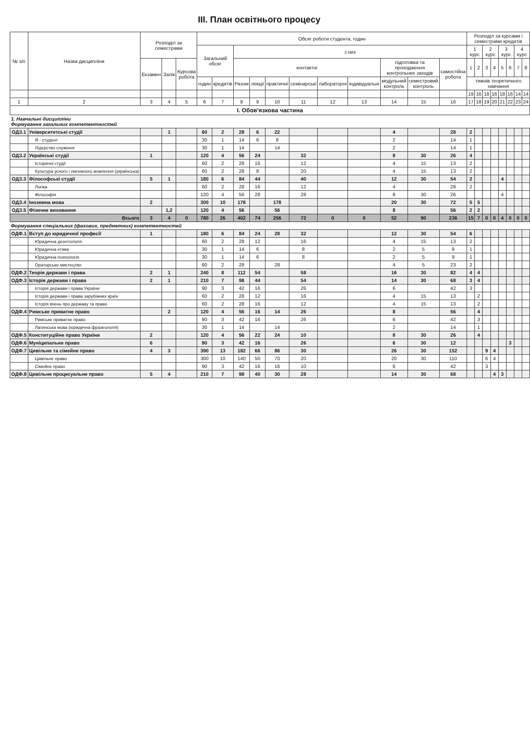ІІІ. План освітнього процесу
| № з/п | Назва дисципліни | Розподіл за семестрами | | | Обсяг роботи студента, годин | | | | | | | | | | | Розподіл за курсами і семестрами кредитів | | | | | | | |
| --- | --- | --- | --- | --- | --- | --- | --- | --- | --- | --- | --- | --- | --- | --- | --- | --- | --- | --- | --- | --- | --- | --- | --- |
| | | | | | Загальний обсяг | | з них | | | | | | | | | 1 курс | | 2 курс | | 3 курс | | 4 курс | |
| | | Екзамен | Залік | Курсова робота | | | контактні | | | | | | підготовка та проходження контрольних заходів | | самостійна робота | 1 | 2 | 3 | 4 | 5 | 6 | 7 | 8 |
| | | | | | годин | кредитів | Разом | лекції | практичні | семінарські | лабораторні | індивідуальні | модульний контроль | семестровий контроль | | тижнів теоретичного навчання | | | | | | | |
| | | | | | | | | | | | | | | | | 19 | 16 | 18 | 16 | 18 | 16 | 14 | 14 |
| 1 | 2 | 3 | 4 | 5 | 6 | 7 | 8 | 9 | 10 | 11 | 12 | 13 | 14 | 15 | 16 | 17 | 18 | 19 | 20 | 21 | 22 | 23 | 24 |
| І. Обов'язкова частина | | | | | | | | | | | | | | | | | | | | | | | |
| 1. Навчальні дисципліни Формування загальних компетентностей | | | | | | | | | | | | | | | | | | | | | | | |
| ОДЗ.1 | Університетські студії | | 1 | | 60 | 2 | 28 | 6 | 22 | | | | 4 | | 28 | 2 | | | | | | | |
| | Я - студент | | | | 30 | 1 | 14 | 6 | 8 | | | | 2 | | 14 | 1 | | | | | | | |
| | Лідерство служіння | | | | 30 | 1 | 14 | | 14 | | | | 2 | | 14 | 1 | | | | | | | |
| ОДЗ.2 | Українські студії | 1 | | | 120 | 4 | 56 | 24 | | 32 | | | 8 | 30 | 26 | 4 | | | | | | | |
| | Історичні студії | | | | 60 | 2 | 28 | 16 | | 12 | | | 4 | 15 | 13 | 2 | | | | | | | |
| | Культура усного і писемного мовлення (українська) | | | | 60 | 2 | 28 | 8 | | 20 | | | 4 | 15 | 13 | 2 | | | | | | | |
| ОДЗ.3 | Філософські студії | 5 | 1 | | 180 | 6 | 84 | 44 | | 40 | | | 12 | 30 | 54 | 2 | | | | 4 | | | |
| | Логіка | | | | 60 | 2 | 28 | 16 | | 12 | | | 4 | | 28 | 2 | | | | | | | |
| | Філософія | | | | 120 | 4 | 56 | 28 | | 28 | | | 8 | 30 | 26 | | | | | 4 | | | |
| ОДЗ.4 | Іноземна мова | 2 | | | 300 | 10 | 178 | | 178 | | | | 20 | 30 | 72 | 5 | 5 | | | | | | |
| ОДЗ.5 | Фізичне виховання | | 1,2 | | 120 | 4 | 56 | | 56 | | | | 8 | | 56 | 2 | 2 | | | | | | |
| Всього | | 3 | 4 | 0 | 780 | 26 | 402 | 74 | 256 | 72 | 0 | 0 | 52 | 90 | 236 | 15 | 7 | 0 | 0 | 4 | 0 | 0 | 0 |
| Формування спеціальних (фахових, предметних) компетентностей | | | | | | | | | | | | | | | | | | | | | | | |
| ОДФ.1 | Вступ до юридичної професії | 1 | | | 180 | 6 | 84 | 24 | 28 | 32 | | | 12 | 30 | 54 | 6 | | | | | | | |
| | Юридична деонтологія | | | | 60 | 2 | 28 | 12 | | 16 | | | 4 | 15 | 13 | 2 | | | | | | | |
| | Юридична етика | | | | 30 | 1 | 14 | 6 | | 8 | | | 2 | 5 | 9 | 1 | | | | | | | |
| | Юридична психологія | | | | 30 | 1 | 14 | 6 | | 8 | | | 2 | 5 | 9 | 1 | | | | | | | |
| | Ораторське мистецтво | | | | 60 | 2 | 28 | | 28 | | | | 4 | 5 | 23 | 2 | | | | | | | |
| ОДФ.2 | Теорія держави і права | 2 | 1 | | 240 | 8 | 112 | 54 | | 58 | | | 16 | 30 | 82 | 4 | 4 | | | | | | |
| ОДФ.3 | Історія держави і права | 2 | 1 | | 210 | 7 | 98 | 44 | | 54 | | | 14 | 30 | 68 | 3 | 4 | | | | | | |
| | Історія держави і права України | | | | 90 | 3 | 42 | 16 | | 26 | | | 6 | | 42 | 3 | | | | | | | |
| | Історія держави і права зарубіжних країн | | | | 60 | 2 | 28 | 12 | | 16 | | | 4 | 15 | 13 | | 2 | | | | | | |
| | Історія вчень про державу та право | | | | 60 | 2 | 28 | 16 | | 12 | | | 4 | 15 | 13 | | 2 | | | | | | |
| ОДФ.4 | Римське приватне право | | 2 | | 120 | 4 | 56 | 16 | 14 | 26 | | | 8 | | 56 | | 4 | | | | | | |
| | Римське приватне право | | | | 90 | 3 | 42 | 16 | | 26 | | | 6 | | 42 | | 3 | | | | | | |
| | Латинська мова (юридична фразеологія) | | | | 30 | 1 | 14 | | 14 | | | | 2 | | 14 | | 1 | | | | | | |
| ОДФ.5 | Конституційне право України | 2 | | | 120 | 4 | 56 | 22 | 24 | 10 | | | 8 | 30 | 26 | | 4 | | | | | | |
| ОДФ.6 | Муніципальне право | 6 | | | 90 | 3 | 42 | 16 | | 26 | | | 6 | 30 | 12 | | | | | | 3 | | |
| ОДФ.7 | Цивільне та сімейне право | 4 | 3 | | 390 | 13 | 182 | 66 | 86 | 30 | | | 26 | 30 | 152 | | | 9 | 4 | | | | |
| | Цивільне право | | | | 300 | 10 | 140 | 50 | 70 | 20 | | | 20 | 30 | 110 | | | 6 | 4 | | | | |
| | Сімейне право | | | | 90 | 3 | 42 | 16 | 16 | 10 | | | 6 | | 42 | | | 3 | | | | | |
| ОДФ.8 | Цивільне процесуальне право | 5 | 4 | | 210 | 7 | 98 | 40 | 30 | 28 | | | 14 | 30 | 68 | | | | 4 | 3 | | | |